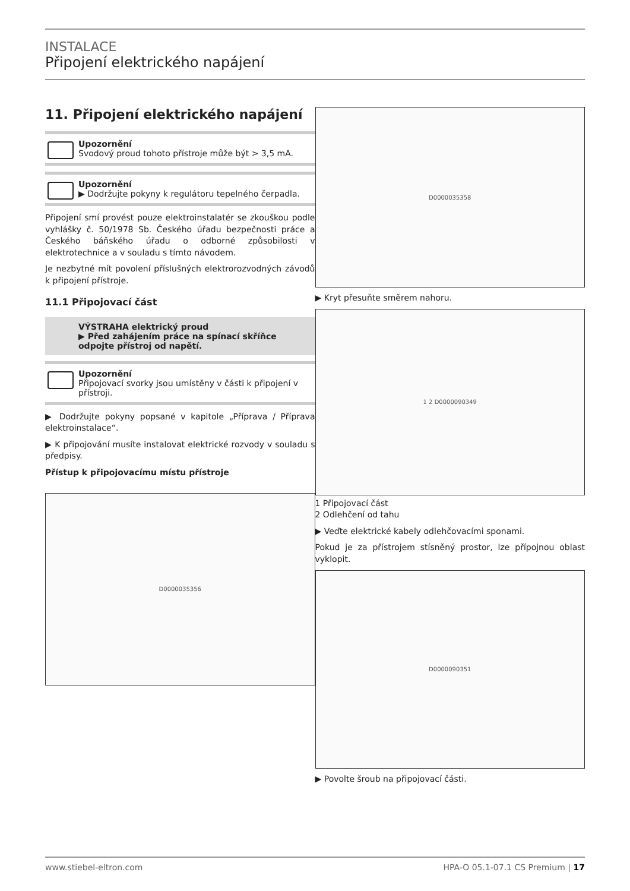INSTALACE
Připojení elektrického napájení
11. Připojení elektrického napájení
Upozornění
Svodový proud tohoto přístroje může být > 3,5 mA.
Upozornění
▶ Dodržujte pokyny k regulátoru tepelného čerpadla.
Připojení smí provést pouze elektroinstalatér se zkouškou podle vyhlášky č. 50/1978 Sb. Českého úřadu bezpečnosti práce a Českého báňského úřadu o odborné způsobilosti v elektrotechnice a v souladu s tímto návodem.
Je nezbytné mít povolení příslušných elektrorozvodných závodů k připojení přístroje.
11.1 Připojovací část
VÝSTRAHA elektrický proud
▶ Před zahájením práce na spínací skříňce odpojte přístroj od napětí.
Upozornění
Připojovací svorky jsou umístěny v části k připojení v přístroji.
▶ Dodržujte pokyny popsané v kapitole „Příprava / Příprava elektroinstalace“.
▶ K připojování musíte instalovat elektrické rozvody v souladu s předpisy.
Přístup k připojovacímu místu přístroje
D0000035356
D0000035358
▶ Kryt přesuňte směrem nahoru.
1 2 D0000090349
1 Připojovací část
2 Odlehčení od tahu
▶ Veďte elektrické kabely odlehčovacími sponami.
Pokud je za přístrojem stísněný prostor, lze přípojnou oblast vyklopit.
D0000090351
▶ Povolte šroub na připojovací části.
www.stiebel-eltron.com HPA-O 05.1-07.1 CS Premium | 17